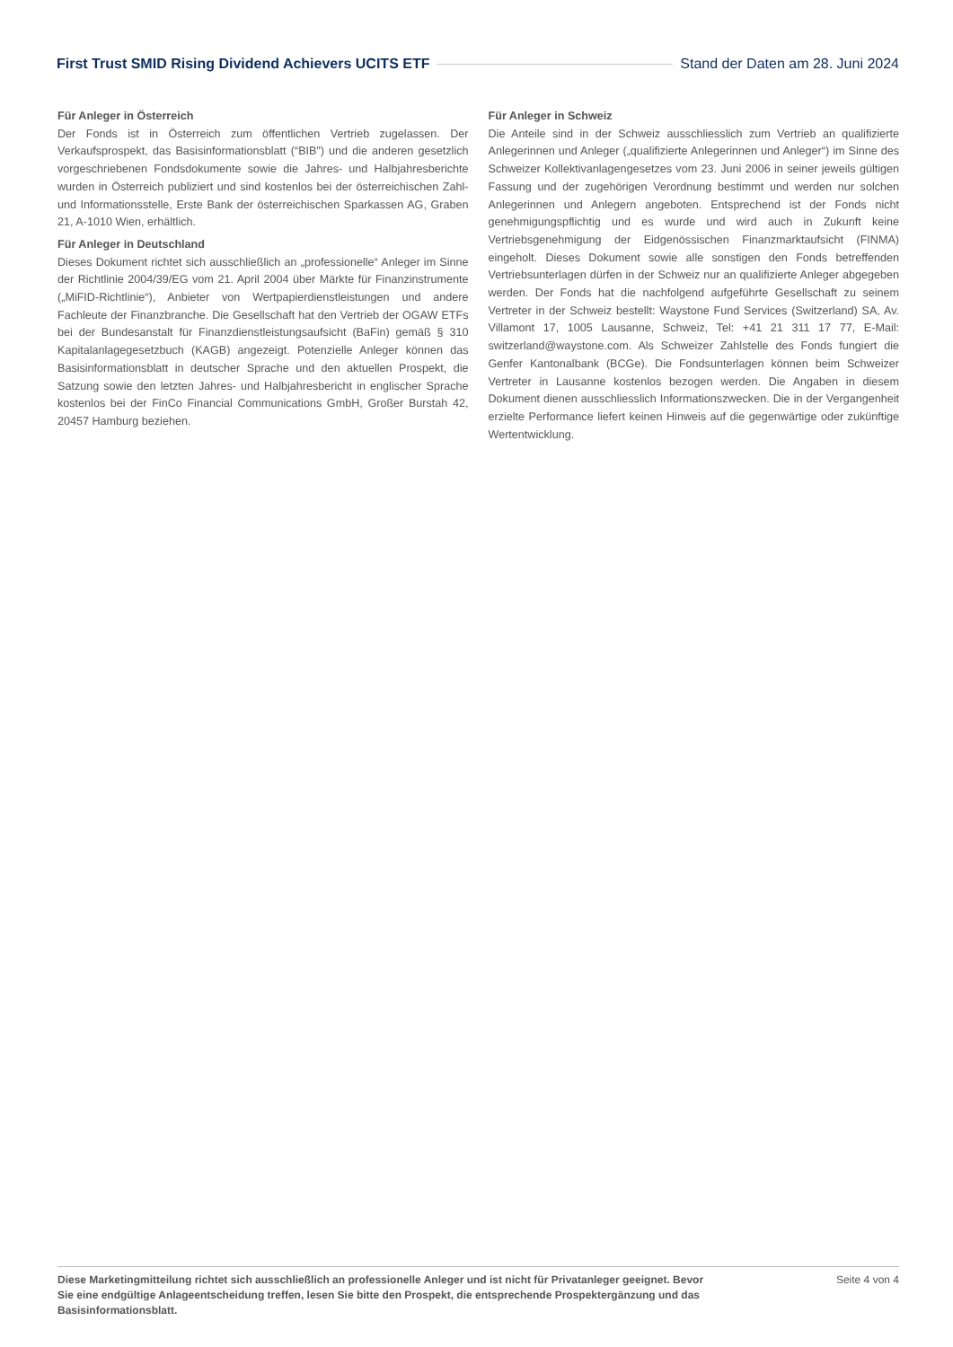First Trust SMID Rising Dividend Achievers UCITS ETF Stand der Daten am 28. Juni 2024
Für Anleger in Österreich
Der Fonds ist in Österreich zum öffentlichen Vertrieb zugelassen. Der Verkaufsprospekt, das Basisinformationsblatt (“BIB”) und die anderen gesetzlich vorgeschriebenen Fondsdokumente sowie die Jahres- und Halbjahresberichte wurden in Österreich publiziert und sind kostenlos bei der österreichischen Zahl- und Informationsstelle, Erste Bank der österreichischen Sparkassen AG, Graben 21, A-1010 Wien, erhältlich.
Für Anleger in Deutschland
Dieses Dokument richtet sich ausschließlich an „professionelle“ Anleger im Sinne der Richtlinie 2004/39/EG vom 21. April 2004 über Märkte für Finanzinstrumente („MiFID-Richtlinie“), Anbieter von Wertpapierdienstleistungen und andere Fachleute der Finanzbranche. Die Gesellschaft hat den Vertrieb der OGAW ETFs bei der Bundesanstalt für Finanzdienstleistungsaufsicht (BaFin) gemäß § 310 Kapitalanlagegesetzbuch (KAGB) angezeigt. Potenzielle Anleger können das Basisinformationsblatt in deutscher Sprache und den aktuellen Prospekt, die Satzung sowie den letzten Jahres- und Halbjahresbericht in englischer Sprache kostenlos bei der FinCo Financial Communications GmbH, Großer Burstah 42, 20457 Hamburg beziehen.
Für Anleger in Schweiz
Die Anteile sind in der Schweiz ausschliesslich zum Vertrieb an qualifizierte Anlegerinnen und Anleger („qualifizierte Anlegerinnen und Anleger“) im Sinne des Schweizer Kollektivanlagengesetzes vom 23. Juni 2006 in seiner jeweils gültigen Fassung und der zugehörigen Verordnung bestimmt und werden nur solchen Anlegerinnen und Anlegern angeboten. Entsprechend ist der Fonds nicht genehmigungspflichtig und es wurde und wird auch in Zukunft keine Vertriebsgenehmigung der Eidgenössischen Finanzmarktaufsicht (FINMA) eingeholt. Dieses Dokument sowie alle sonstigen den Fonds betreffenden Vertriebsunterlagen dürfen in der Schweiz nur an qualifizierte Anleger abgegeben werden. Der Fonds hat die nachfolgend aufgeführte Gesellschaft zu seinem Vertreter in der Schweiz bestellt: Waystone Fund Services (Switzerland) SA, Av. Villamont 17, 1005 Lausanne, Schweiz, Tel: +41 21 311 17 77, E-Mail: switzerland@waystone.com. Als Schweizer Zahlstelle des Fonds fungiert die Genfer Kantonalbank (BCGe). Die Fondsunterlagen können beim Schweizer Vertreter in Lausanne kostenlos bezogen werden. Die Angaben in diesem Dokument dienen ausschliesslich Informationszwecken. Die in der Vergangenheit erzielte Performance liefert keinen Hinweis auf die gegenwärtige oder zukünftige Wertentwicklung.
Diese Marketingmitteilung richtet sich ausschließlich an professionelle Anleger und ist nicht für Privatanleger geeignet. Bevor Sie eine endgültige Anlageentscheidung treffen, lesen Sie bitte den Prospekt, die entsprechende Prospektergänzung und das Basisinformationsblatt. Seite 4 von 4